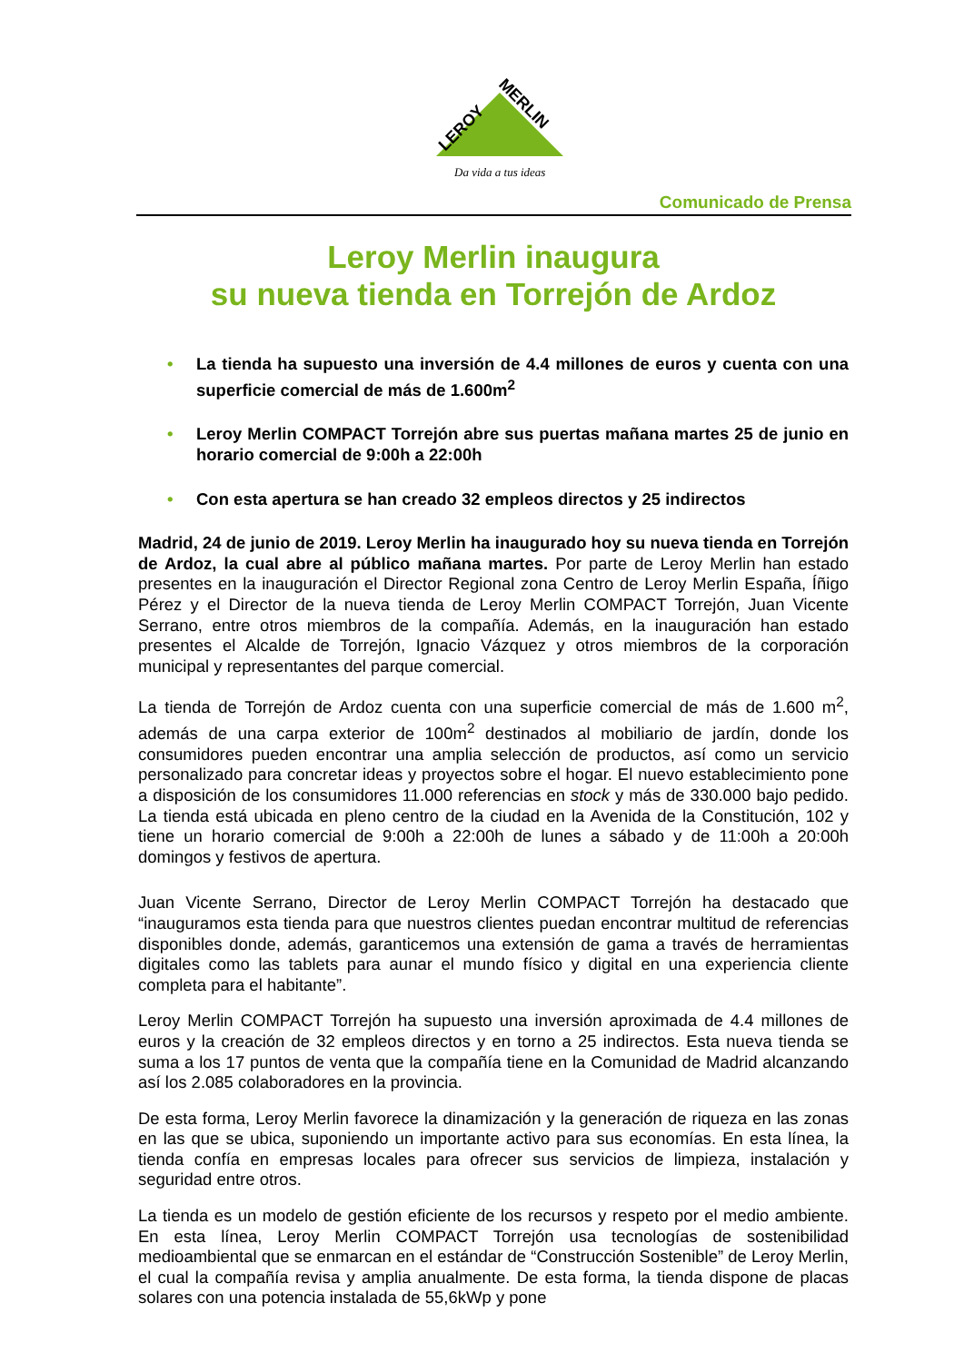LEROY
MERLIN
Da vida a tus ideas
Comunicado de Prensa
Leroy Merlin inaugura
su nueva tienda en Torrejón de Ardoz
• La tienda ha supuesto una inversión de 4.4 millones de euros y cuenta con una superficie comercial de más de 1.600m<sup>2</sup>
• Leroy Merlin COMPACT Torrejón abre sus puertas mañana martes 25 de junio en horario comercial de 9:00h a 22:00h
• Con esta apertura se han creado 32 empleos directos y 25 indirectos
Madrid, 24 de junio de 2019. Leroy Merlin ha inaugurado hoy su nueva tienda en Torrejón de Ardoz, la cual abre al público mañana martes. Por parte de Leroy Merlin han estado presentes en la inauguración el Director Regional zona Centro de Leroy Merlin España, Íñigo Pérez y el Director de la nueva tienda de Leroy Merlin COMPACT Torrejón, Juan Vicente Serrano, entre otros miembros de la compañía. Además, en la inauguración han estado presentes el Alcalde de Torrejón, Ignacio Vázquez y otros miembros de la corporación municipal y representantes del parque comercial.
La tienda de Torrejón de Ardoz cuenta con una superficie comercial de más de 1.600 m<sup>2</sup>, además de una carpa exterior de 100m<sup>2</sup> destinados al mobiliario de jardín, donde los consumidores pueden encontrar una amplia selección de productos, así como un servicio personalizado para concretar ideas y proyectos sobre el hogar. El nuevo establecimiento pone a disposición de los consumidores 11.000 referencias en stock y más de 330.000 bajo pedido. La tienda está ubicada en pleno centro de la ciudad en la Avenida de la Constitución, 102 y tiene un horario comercial de 9:00h a 22:00h de lunes a sábado y de 11:00h a 20:00h domingos y festivos de apertura.
Juan Vicente Serrano, Director de Leroy Merlin COMPACT Torrejón ha destacado que “inauguramos esta tienda para que nuestros clientes puedan encontrar multitud de referencias disponibles donde, además, garanticemos una extensión de gama a través de herramientas digitales como las tablets para aunar el mundo físico y digital en una experiencia cliente completa para el habitante”.
Leroy Merlin COMPACT Torrejón ha supuesto una inversión aproximada de 4.4 millones de euros y la creación de 32 empleos directos y en torno a 25 indirectos. Esta nueva tienda se suma a los 17 puntos de venta que la compañía tiene en la Comunidad de Madrid alcanzando así los 2.085 colaboradores en la provincia.
De esta forma, Leroy Merlin favorece la dinamización y la generación de riqueza en las zonas en las que se ubica, suponiendo un importante activo para sus economías. En esta línea, la tienda confía en empresas locales para ofrecer sus servicios de limpieza, instalación y seguridad entre otros.
La tienda es un modelo de gestión eficiente de los recursos y respeto por el medio ambiente. En esta línea, Leroy Merlin COMPACT Torrejón usa tecnologías de sostenibilidad medioambiental que se enmarcan en el estándar de “Construcción Sostenible” de Leroy Merlin, el cual la compañía revisa y amplia anualmente. De esta forma, la tienda dispone de placas solares con una potencia instalada de 55,6kWp y pone